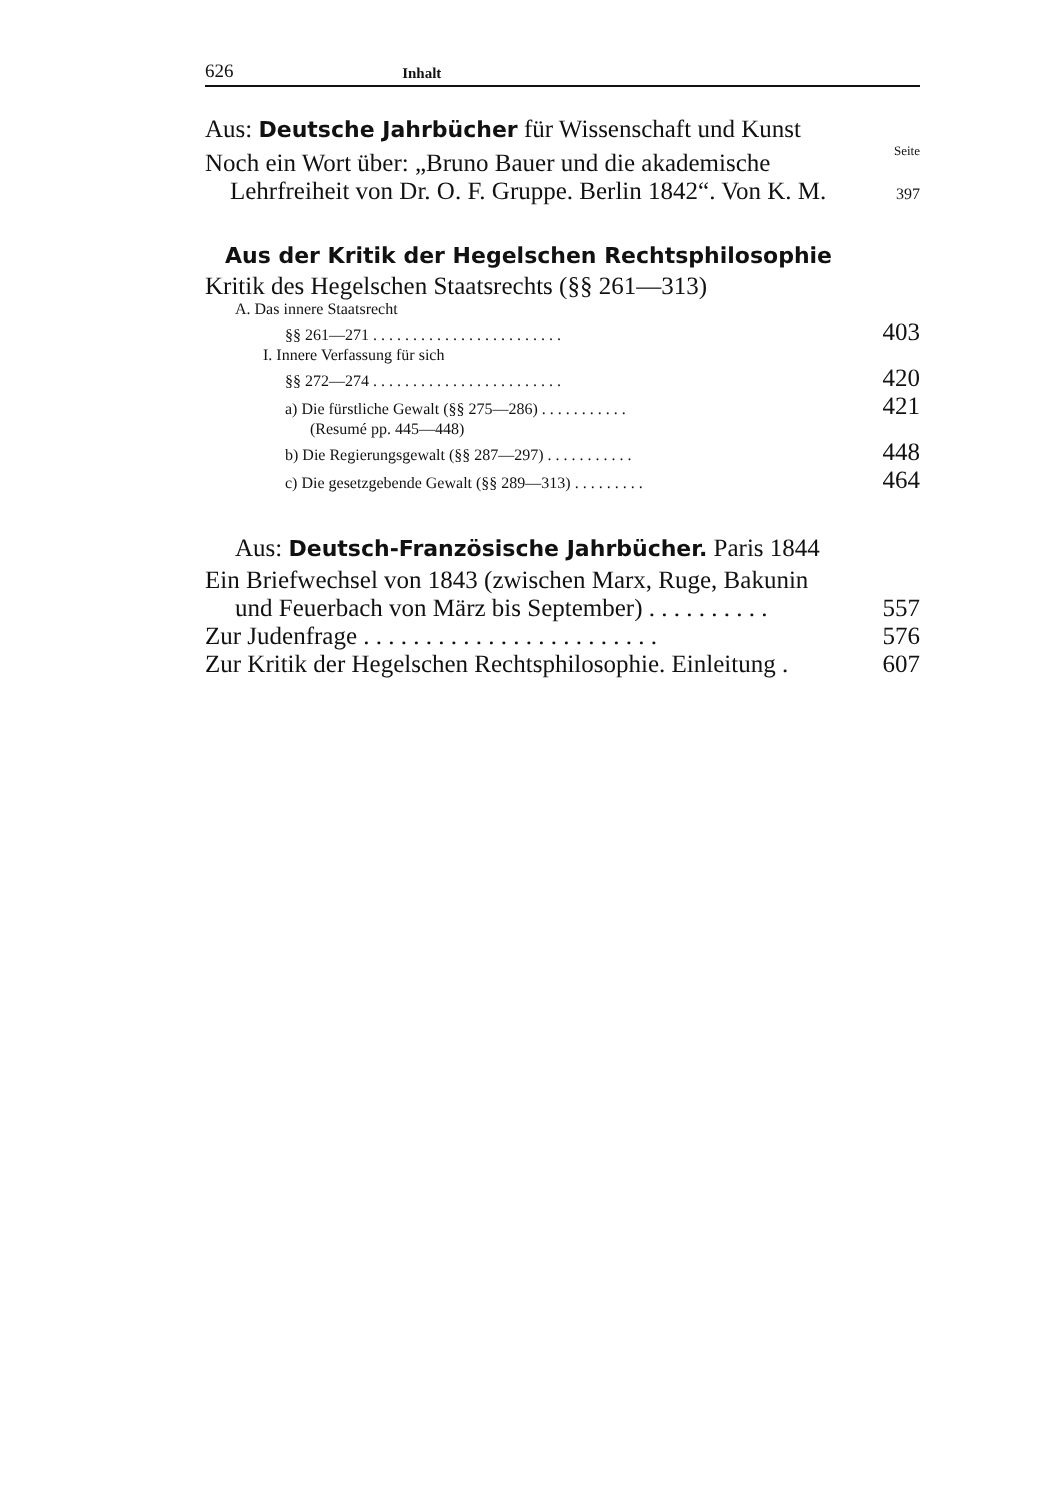626 Inhalt
Aus: Deutsche Jahrbücher für Wissenschaft und Kunst
Seite
Noch ein Wort über: „Bruno Bauer und die akademische
Lehrfreiheit von Dr. O. F. Gruppe. Berlin 1842“. Von K. M. 397
Aus der Kritik der Hegelschen Rechtsphilosophie
Kritik des Hegelschen Staatsrechts (§§ 261—313)
A. Das innere Staatsrecht
§§ 261—271 . . . . . . . . . . . . . . . . . . . . . . . . 403
I. Innere Verfassung für sich
§§ 272—274 . . . . . . . . . . . . . . . . . . . . . . . . 420
a) Die fürstliche Gewalt (§§ 275—286) . . . . . . . . . . . 421
(Resumé pp. 445—448)
b) Die Regierungsgewalt (§§ 287—297) . . . . . . . . . . . 448
c) Die gesetzgebende Gewalt (§§ 289—313) . . . . . . . . . 464
Aus: Deutsch-Französische Jahrbücher. Paris 1844
Ein Briefwechsel von 1843 (zwischen Marx, Ruge, Bakunin
und Feuerbach von März bis September) . . . . . . . . . . 557
Zur Judenfrage . . . . . . . . . . . . . . . . . . . . . . . . 576
Zur Kritik der Hegelschen Rechtsphilosophie. Einleitung . 607